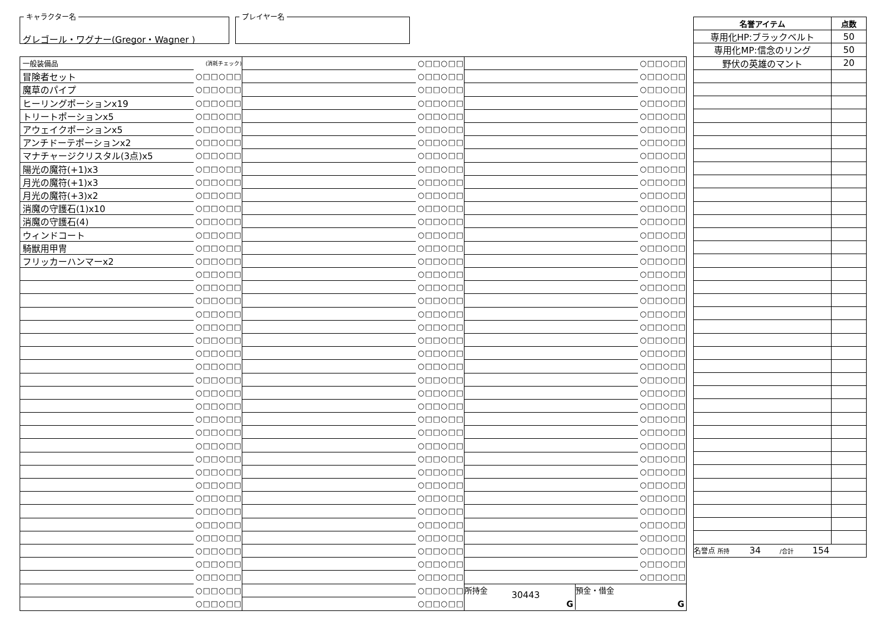キャラクター名
グレゴール・ワグナー(Gregor・Wagner )
プレイヤー名
| 一般装備品 | (消耗チェック) |
| 冒険者セット | ○□□○□□ |
| 魔草のパイプ | ○□□○□□ |
| ヒーリングポーションx19 | ○□□○□□ |
| トリートポーションx5 | ○□□○□□ |
| アウェイクポーションx5 | ○□□○□□ |
| アンチドーテポーションx2 | ○□□○□□ |
| マナチャージクリスタル(3点)x5 | ○□□○□□ |
| 陽光の魔符(+1)x3 | ○□□○□□ |
| 月光の魔符(+1)x3 | ○□□○□□ |
| 月光の魔符(+3)x2 | ○□□○□□ |
| 消魔の守護石(1)x10 | ○□□○□□ |
| 消魔の守護石(4) | ○□□○□□ |
| ウィンドコート | ○□□○□□ |
| 騎獣用甲冑 | ○□□○□□ |
| フリッカーハンマーx2 | ○□□○□□ |
| | ○□□○□□ |
| | ○□□○□□ |
| | ○□□○□□ |
| | ○□□○□□ |
| | ○□□○□□ |
| | ○□□○□□ |
| | ○□□○□□ |
| | ○□□○□□ |
| | ○□□○□□ |
| | ○□□○□□ |
| | ○□□○□□ |
| | ○□□○□□ |
| | ○□□○□□ |
| | ○□□○□□ |
| | ○□□○□□ |
| | ○□□○□□ |
| | ○□□○□□ |
| | ○□□○□□ |
| | ○□□○□□ |
| | ○□□○□□ |
| | ○□□○□□ |
| | ○□□○□□ |
| | ○□□○□□ |
| | ○□□○□□ |
| | ○□□○□□ |
| | ○□□○□□ |
| | ○□□○□□ |
| | ○□□○□□ |
| | ○□□○□□ |
| | ○□□○□□ |
| | ○□□○□□ |
| | ○□□○□□ |
| | ○□□○□□ |
| | ○□□○□□ |
| | ○□□○□□ |
| | ○□□○□□ |
| | ○□□○□□ |
| | ○□□○□□ |
| | ○□□○□□ |
| | ○□□○□□ |
| | ○□□○□□ |
| | ○□□○□□ |
| | ○□□○□□ |
| | ○□□○□□ |
| | ○□□○□□ |
| | ○□□○□□ |
| | ○□□○□□ |
| | ○□□○□□ |
| | ○□□○□□ |
| | ○□□○□□ |
| | ○□□○□□ |
| | ○□□○□□ |
| | ○□□○□□ |
| | ○□□○□□ |
| | ○□□○□□ |
| | ○□□○□□ |
| | ○□□○□□ |
| | ○□□○□□ |
| | ○□□○□□ |
| | ○□□○□□ |
| | ○□□○□□ |
| | ○□□○□□ |
| | ○□□○□□ |
| | ○□□○□□ |
| | ○□□○□□ |
| | ○□□○□□ |
| | ○□□○□□ |
| | ○□□○□□ |
| | ○□□○□□ |
| | ○□□○□□ |
| | ○□□○□□ |
| | ○□□○□□ |
| | ○□□○□□ |
| | ○□□○□□ |
| | ○□□○□□ |
| | ○□□○□□ |
| | ○□□○□□ |
| | ○□□○□□ |
| | ○□□○□□ |
| | ○□□○□□ |
| | ○□□○□□ |
| | ○□□○□□ |
| | ○□□○□□ |
| | ○□□○□□ |
| | ○□□○□□ |
| | ○□□○□□ |
| | ○□□○□□ |
| | ○□□○□□ |
| | ○□□○□□ |
| | ○□□○□□ |
| | ○□□○□□ |
| | ○□□○□□ |
| | ○□□○□□ |
| | ○□□○□□ |
| | ○□□○□□ |
| | ○□□○□□ |
| | ○□□○□□ |
| | ○□□○□□ |
| | ○□□○□□ |
| | ○□□○□□ |
| | ○□□○□□ |
| | ○□□○□□ |
| | ○□□○□□ |
| | ○□□○□□ |
| | ○□□○□□ |
| | ○□□○□□ |
| | ○□□○□□ |
| | ○□□○□□ |
所持金 30443
G
預金・借金
G
| 名誉アイテム | 点数 |
| --- | --- |
| 専用化HP:ブラックベルト | 50 |
| 専用化MP:信念のリング | 50 |
| 野伏の英雄のマント | 20 |
| 名誉点 所持 34 /合計 154 | |